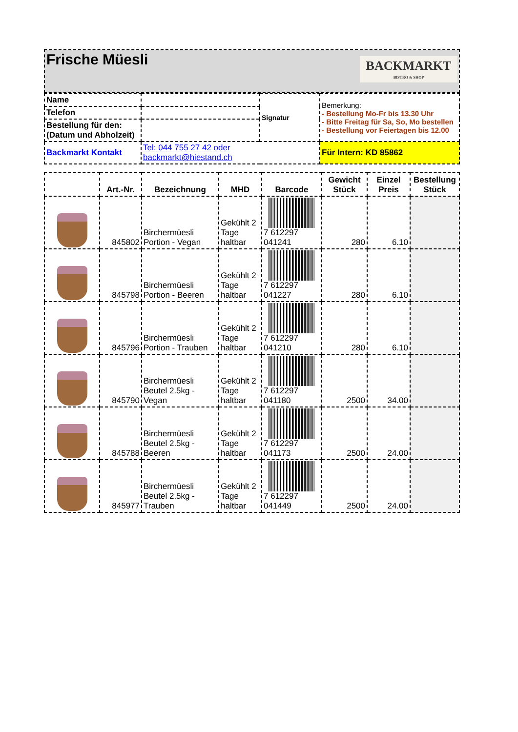| Frische Müesli BACKMARKT BISTRO & SHOP |
| Name | | Signatur | Bemerkung: - Bestellung Mo-Fr bis 13.30 Uhr - Bitte Freitag für Sa, So, Mo bestellen - Bestellung vor Feiertagen bis 12.00 |
| Telefon | | | |
| Bestellung für den: (Datum und Abholzeit) | | | |
| Backmarkt Kontakt | Tel: 044 755 27 42 oder backmarkt@hiestand.ch | | Für Intern: KD 85862 |
| | Art.-Nr. | Bezeichnung | MHD | Barcode | Gewicht Stück | Einzel Preis | Bestellung Stück |
| --- | --- | --- | --- | --- | --- | --- | --- |
| | 845802 | Birchermüesli Portion - Vegan | Gekühlt 2 Tage haltbar | 7 612297 041241 | 280 | 6.10 | |
| | 845798 | Birchermüesli Portion - Beeren | Gekühlt 2 Tage haltbar | 7 612297 041227 | 280 | 6.10 | |
| | 845796 | Birchermüesli Portion - Trauben | Gekühlt 2 Tage haltbar | 7 612297 041210 | 280 | 6.10 | |
| | 845790 | Birchermüesli Beutel 2.5kg - Vegan | Gekühlt 2 Tage haltbar | 7 612297 041180 | 2500 | 34.00 | |
| | 845788 | Birchermüesli Beutel 2.5kg - Beeren | Gekühlt 2 Tage haltbar | 7 612297 041173 | 2500 | 24.00 | |
| | 845977 | Birchermüesli Beutel 2.5kg - Trauben | Gekühlt 2 Tage haltbar | 7 612297 041449 | 2500 | 24.00 | |